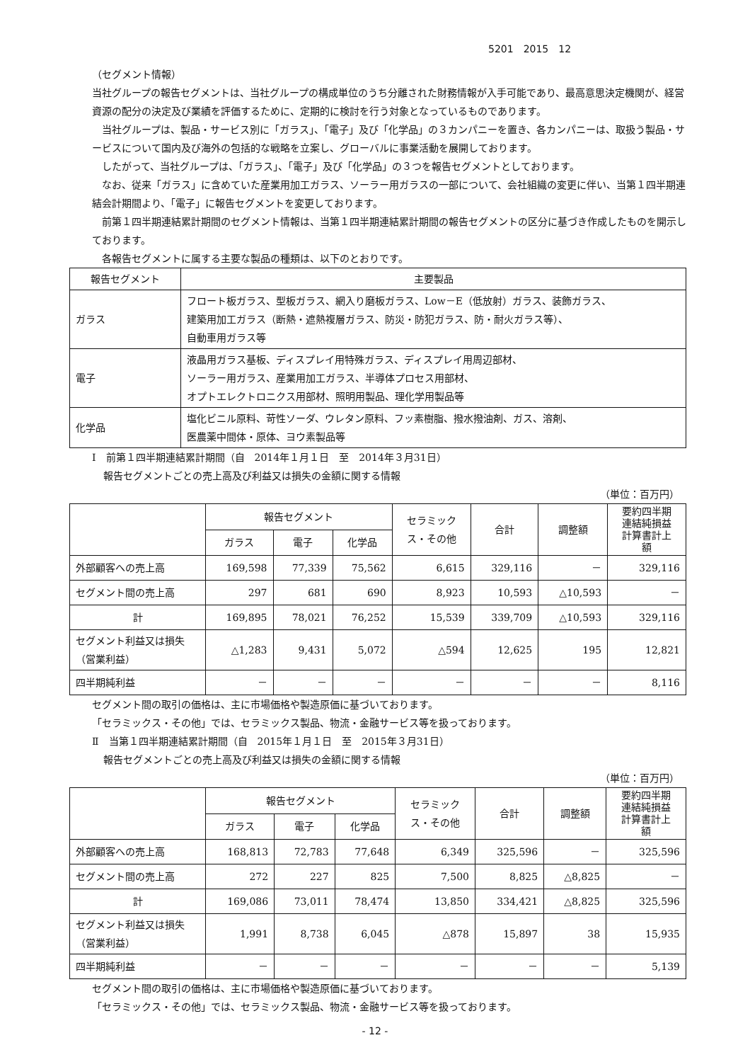5201　2015　12
（セグメント情報）
当社グループの報告セグメントは、当社グループの構成単位のうち分離された財務情報が入手可能であり、最高意思決定機関が、経営資源の配分の決定及び業績を評価するために、定期的に検討を行う対象となっているものであります。
　当社グループは、製品・サービス別に「ガラス」、「電子」及び「化学品」の３カンパニーを置き、各カンパニーは、取扱う製品・サービスについて国内及び海外の包括的な戦略を立案し、グローバルに事業活動を展開しております。
　したがって、当社グループは、「ガラス」、「電子」及び「化学品」の３つを報告セグメントとしております。
　なお、従来「ガラス」に含めていた産業用加工ガラス、ソーラー用ガラスの一部について、会社組織の変更に伴い、当第１四半期連結会計期間より、「電子」に報告セグメントを変更しております。
　前第１四半期連結累計期間のセグメント情報は、当第１四半期連結累計期間の報告セグメントの区分に基づき作成したものを開示しております。
　各報告セグメントに属する主要な製品の種類は、以下のとおりです。
| 報告セグメント | 主要製品 |
| --- | --- |
| ガラス | フロート板ガラス、型板ガラス、網入り磨板ガラス、Low－E（低放射）ガラス、装飾ガラス、 建築用加工ガラス（断熱・遮熱複層ガラス、防災・防犯ガラス、防・耐火ガラス等）、 自動車用ガラス等 |
| 電子 | 液晶用ガラス基板、ディスプレイ用特殊ガラス、ディスプレイ用周辺部材、 ソーラー用ガラス、産業用加工ガラス、半導体プロセス用部材、 オプトエレクトロニクス用部材、照明用製品、理化学用製品等 |
| 化学品 | 塩化ビニル原料、苛性ソーダ、ウレタン原料、フッ素樹脂、撥水撥油剤、ガス、溶剤、 医農薬中間体・原体、ヨウ素製品等 |
Ⅰ　前第１四半期連結累計期間（自　2014年１月１日　至　2014年３月31日）
報告セグメントごとの売上高及び利益又は損失の金額に関する情報
（単位：百万円）
| | 報告セグメント | | | セラミック ス・その他 | 合計 | 調整額 | 要約四半期 連結純損益 計算書計上 額 |
| --- | --- | --- | --- | --- | --- | --- | --- |
| | ガラス | 電子 | 化学品 | | | | |
| 外部顧客への売上高 | 169,598 | 77,339 | 75,562 | 6,615 | 329,116 | － | 329,116 |
| セグメント間の売上高 | 297 | 681 | 690 | 8,923 | 10,593 | △10,593 | － |
| 計 | 169,895 | 78,021 | 76,252 | 15,539 | 339,709 | △10,593 | 329,116 |
| セグメント利益又は損失 （営業利益） | △1,283 | 9,431 | 5,072 | △594 | 12,625 | 195 | 12,821 |
| 四半期純利益 | － | － | － | － | － | － | 8,116 |
セグメント間の取引の価格は、主に市場価格や製造原価に基づいております。
「セラミックス・その他」では、セラミックス製品、物流・金融サービス等を扱っております。
Ⅱ　当第１四半期連結累計期間（自　2015年１月１日　至　2015年３月31日）
報告セグメントごとの売上高及び利益又は損失の金額に関する情報
（単位：百万円）
| | 報告セグメント | | | セラミック ス・その他 | 合計 | 調整額 | 要約四半期 連結純損益 計算書計上 額 |
| --- | --- | --- | --- | --- | --- | --- | --- |
| | ガラス | 電子 | 化学品 | | | | |
| 外部顧客への売上高 | 168,813 | 72,783 | 77,648 | 6,349 | 325,596 | － | 325,596 |
| セグメント間の売上高 | 272 | 227 | 825 | 7,500 | 8,825 | △8,825 | － |
| 計 | 169,086 | 73,011 | 78,474 | 13,850 | 334,421 | △8,825 | 325,596 |
| セグメント利益又は損失 （営業利益） | 1,991 | 8,738 | 6,045 | △878 | 15,897 | 38 | 15,935 |
| 四半期純利益 | － | － | － | － | － | － | 5,139 |
セグメント間の取引の価格は、主に市場価格や製造原価に基づいております。
「セラミックス・その他」では、セラミックス製品、物流・金融サービス等を扱っております。
- 12 -